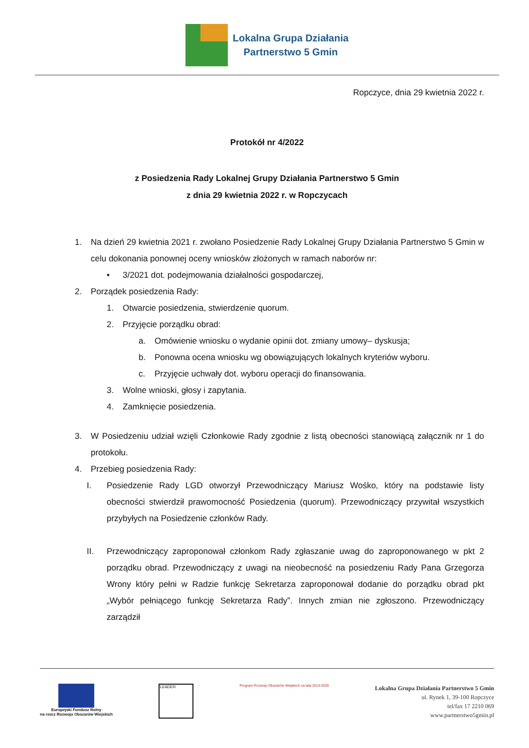Lokalna Grupa Działania
Partnerstwo 5 Gmin
Ropczyce, dnia 29 kwietnia 2022 r.
Protokół nr 4/2022
z Posiedzenia Rady Lokalnej Grupy Działania Partnerstwo 5 Gmin
z dnia 29 kwietnia 2022 r. w Ropczycach
1. Na dzień 29 kwietnia 2021 r. zwołano Posiedzenie Rady Lokalnej Grupy Działania Partnerstwo 5 Gmin w celu dokonania ponownej oceny wniosków złożonych w ramach naborów nr:
• 3/2021 dot. podejmowania działalności gospodarczej,
2. Porządek posiedzenia Rady:
1. Otwarcie posiedzenia, stwierdzenie quorum.
2. Przyjęcie porządku obrad:
a. Omówienie wniosku o wydanie opinii dot. zmiany umowy– dyskusja;
b. Ponowna ocena wniosku wg obowiązujących lokalnych kryteriów wyboru.
c. Przyjęcie uchwały dot. wyboru operacji do finansowania.
3. Wolne wnioski, głosy i zapytania.
4. Zamknięcie posiedzenia.
3. W Posiedzeniu udział wzięli Członkowie Rady zgodnie z listą obecności stanowiącą załącznik nr 1 do protokołu.
4. Przebieg posiedzenia Rady:
I. Posiedzenie Rady LGD otworzył Przewodniczący Mariusz Wośko, który na podstawie listy obecności stwierdził prawomocność Posiedzenia (quorum). Przewodniczący przywitał wszystkich przybyłych na Posiedzenie członków Rady.
II. Przewodniczący zaproponował członkom Rady zgłaszanie uwag do zaproponowanego w pkt 2 porządku obrad. Przewodniczący z uwagi na nieobecność na posiedzeniu Rady Pana Grzegorza Wrony który pełni w Radzie funkcję Sekretarza zaproponował dodanie do porządku obrad pkt „Wybór pełniącego funkcję Sekretarza Rady”. Innych zmian nie zgłoszono. Przewodniczący zarządził
Europejski Fundusz Rolny
na rzecz Rozwoju Obszarów Wiejskich
LEADER
Program Rozwoju Obszarów Wiejskich na lata 2014-2020
Lokalna Grupa Działania Partnerstwo 5 Gmin
ul. Rynek 1, 39-100 Ropczyce
tel/fax 17 2210 069
www.partnerstwo5gmin.pl